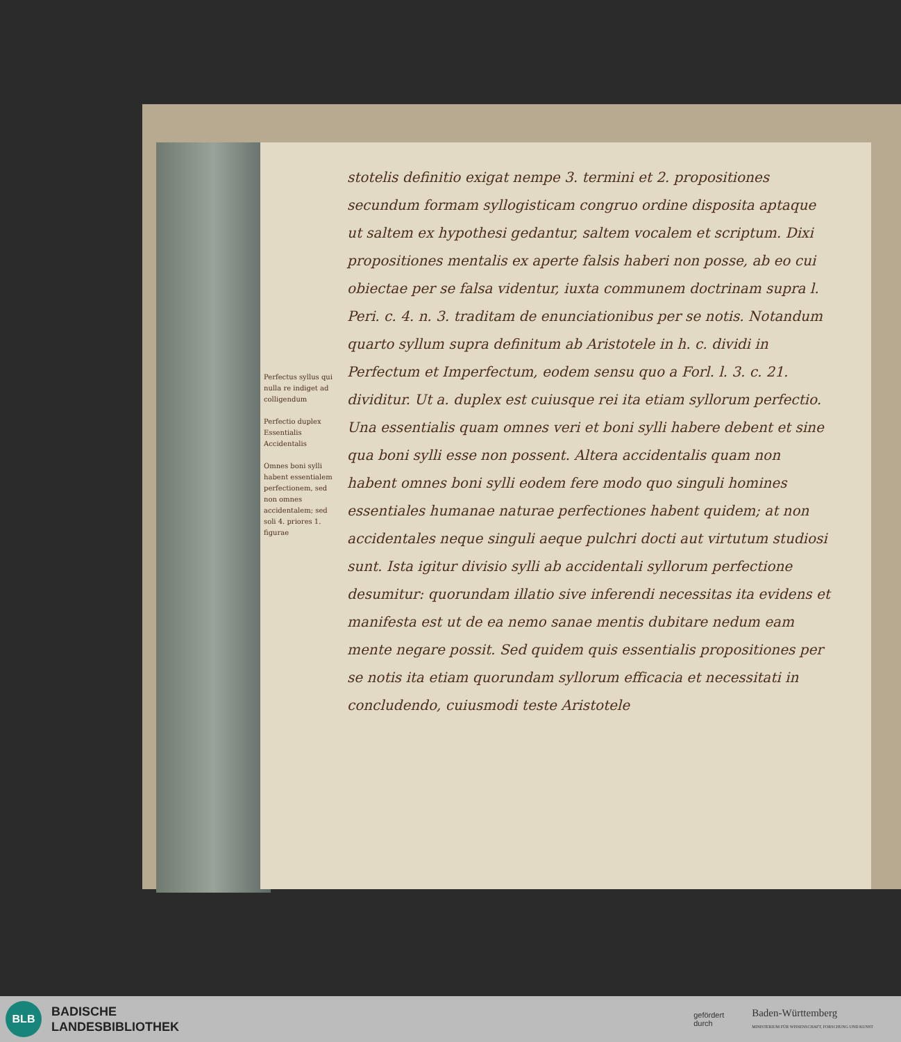Perfectus syllus qui nulla re indiget ad colligendum
Perfectio duplex Essentialis Accidentalis
Omnes boni sylli habent essentialem perfectionem, sed non omnes accidentalem; sed soli 4. priores 1. figurae
stotelis definitio exigat nempe 3. termini et 2. propositiones secundum formam syllogisticam congruo ordine disposita aptaque ut saltem ex hypothesi gedantur, saltem vocalem et scriptum. Dixi propositiones mentalis ex aperte falsis haberi non posse, ab eo cui obiectae per se falsa videntur, iuxta communem doctrinam supra l. Peri. c. 4. n. 3. traditam de enunciationibus per se notis. Notandum quarto syllum supra definitum ab Aristotele in h. c. dividi in Perfectum et Imperfectum, eodem sensu quo a Forl. l. 3. c. 21. dividitur. Ut a. duplex est cuiusque rei ita etiam syllorum perfectio. Una essentialis quam omnes veri et boni sylli habere debent et sine qua boni sylli esse non possent. Altera accidentalis quam non habent omnes boni sylli eodem fere modo quo singuli homines essentiales humanae naturae perfectiones habent quidem; at non accidentales neque singuli aeque pulchri docti aut virtutum studiosi sunt. Ista igitur divisio sylli ab accidentali syllorum perfectione desumitur: quorundam illatio sive inferendi necessitas ita evidens et manifesta est ut de ea nemo sanae mentis dubitare nedum eam mente negare possit. Sed quidem quis essentialis propositiones per se notis ita etiam quorundam syllorum efficacia et necessitati in concludendo, cuiusmodi teste Aristotele
BLB
BADISCHE
LANDESBIBLIOTHEK
gefördert
durch
Baden-Württemberg
MINISTERIUM FÜR WISSENSCHAFT, FORSCHUNG UND KUNST